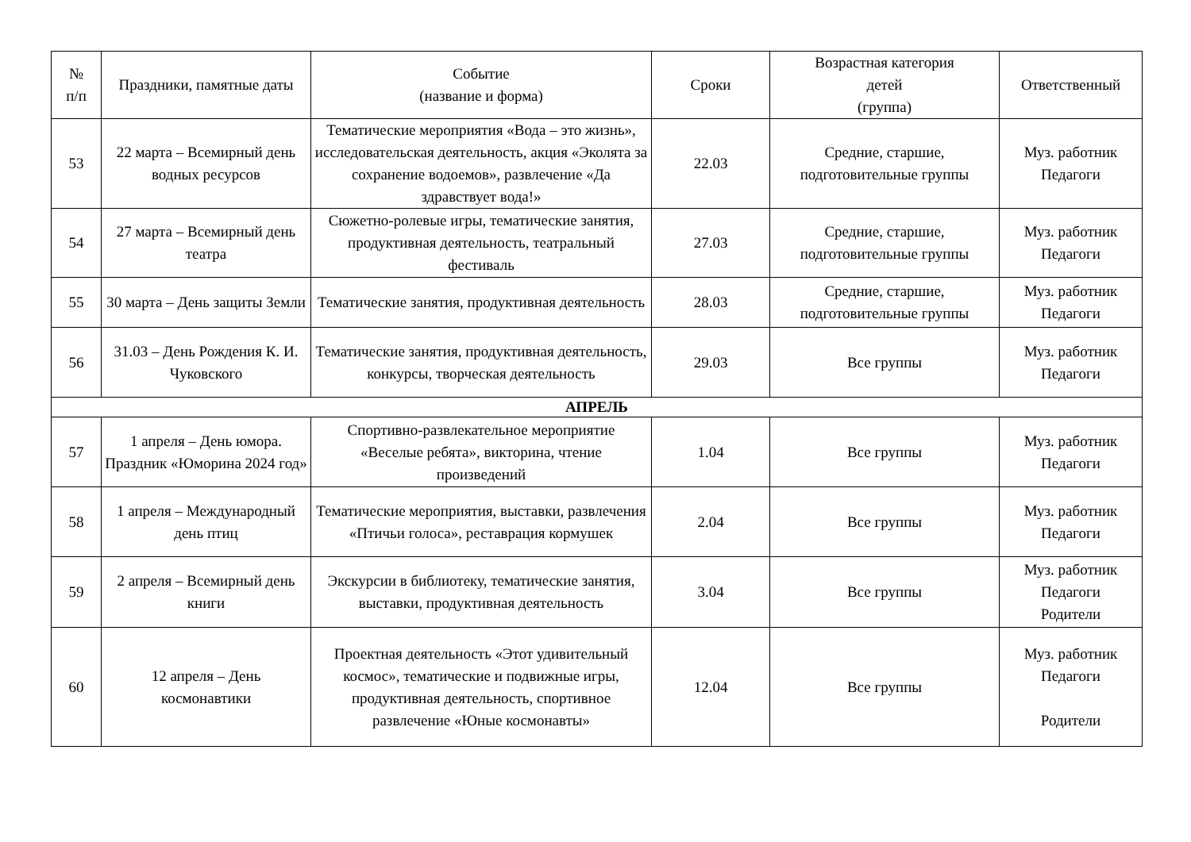| № п/п | Праздники, памятные даты | Событие (название и форма) | Сроки | Возрастная категория детей (группа) | Ответственный |
| --- | --- | --- | --- | --- | --- |
| 53 | 22 марта – Всемирный день водных ресурсов | Тематические мероприятия «Вода – это жизнь», исследовательская деятельность, акция «Эколята за сохранение водоемов», развлечение «Да здравствует вода!» | 22.03 | Средние, старшие, подготовительные группы | Муз. работник Педагоги |
| 54 | 27 марта – Всемирный день театра | Сюжетно-ролевые игры, тематические занятия, продуктивная деятельность, театральный фестиваль | 27.03 | Средние, старшие, подготовительные группы | Муз. работник Педагоги |
| 55 | 30 марта – День защиты Земли | Тематические занятия, продуктивная деятельность | 28.03 | Средние, старшие, подготовительные группы | Муз. работник Педагоги |
| 56 | 31.03 – День Рождения К. И. Чуковского | Тематические занятия, продуктивная деятельность, конкурсы, творческая деятельность | 29.03 | Все группы | Муз. работник Педагоги |
| АПРЕЛЬ | | | | | |
| 57 | 1 апреля – День юмора. Праздник «Юморина 2024 год» | Спортивно-развлекательное мероприятие «Веселые ребята», викторина, чтение произведений | 1.04 | Все группы | Муз. работник Педагоги |
| 58 | 1 апреля – Международный день птиц | Тематические мероприятия, выставки, развлечения «Птичьи голоса», реставрация кормушек | 2.04 | Все группы | Муз. работник Педагоги |
| 59 | 2 апреля – Всемирный день книги | Экскурсии в библиотеку, тематические занятия, выставки, продуктивная деятельность | 3.04 | Все группы | Муз. работник Педагоги Родители |
| 60 | 12 апреля – День космонавтики | Проектная деятельность «Этот удивительный космос», тематические и подвижные игры, продуктивная деятельность, спортивное развлечение «Юные космонавты» | 12.04 | Все группы | Муз. работник Педагоги Родители |